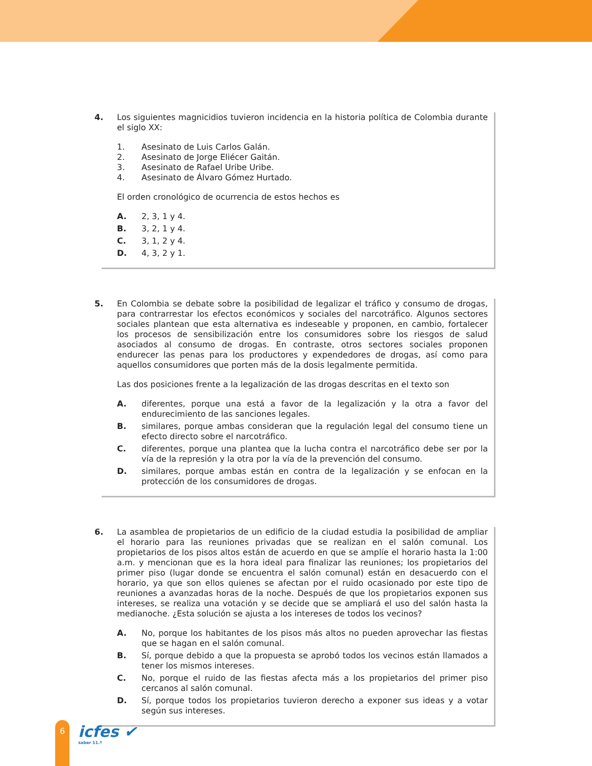4.
Los siguientes magnicidios tuvieron incidencia en la historia política de Colombia durante el siglo XX:
1. Asesinato de Luis Carlos Galán.
2. Asesinato de Jorge Eliécer Gaitán.
3. Asesinato de Rafael Uribe Uribe.
4. Asesinato de Álvaro Gómez Hurtado.
El orden cronológico de ocurrencia de estos hechos es
A. 2, 3, 1 y 4.
B. 3, 2, 1 y 4.
C. 3, 1, 2 y 4.
D. 4, 3, 2 y 1.
5.
En Colombia se debate sobre la posibilidad de legalizar el tráfico y consumo de drogas, para contrarrestar los efectos económicos y sociales del narcotráfico. Algunos sectores sociales plantean que esta alternativa es indeseable y proponen, en cambio, fortalecer los procesos de sensibilización entre los consumidores sobre los riesgos de salud asociados al consumo de drogas. En contraste, otros sectores sociales proponen endurecer las penas para los productores y expendedores de drogas, así como para aquellos consumidores que porten más de la dosis legalmente permitida.
Las dos posiciones frente a la legalización de las drogas descritas en el texto son
A. diferentes, porque una está a favor de la legalización y la otra a favor del endurecimiento de las sanciones legales.
B. similares, porque ambas consideran que la regulación legal del consumo tiene un efecto directo sobre el narcotráfico.
C. diferentes, porque una plantea que la lucha contra el narcotráfico debe ser por la vía de la represión y la otra por la vía de la prevención del consumo.
D. similares, porque ambas están en contra de la legalización y se enfocan en la protección de los consumidores de drogas.
6.
La asamblea de propietarios de un edificio de la ciudad estudia la posibilidad de ampliar el horario para las reuniones privadas que se realizan en el salón comunal. Los propietarios de los pisos altos están de acuerdo en que se amplíe el horario hasta la 1:00 a.m. y mencionan que es la hora ideal para finalizar las reuniones; los propietarios del primer piso (lugar donde se encuentra el salón comunal) están en desacuerdo con el horario, ya que son ellos quienes se afectan por el ruido ocasionado por este tipo de reuniones a avanzadas horas de la noche. Después de que los propietarios exponen sus intereses, se realiza una votación y se decide que se ampliará el uso del salón hasta la medianoche. ¿Esta solución se ajusta a los intereses de todos los vecinos?
A. No, porque los habitantes de los pisos más altos no pueden aprovechar las fiestas que se hagan en el salón comunal.
B. Sí, porque debido a que la propuesta se aprobó todos los vecinos están llamados a tener los mismos intereses.
C. No, porque el ruido de las fiestas afecta más a los propietarios del primer piso cercanos al salón comunal.
D. Sí, porque todos los propietarios tuvieron derecho a exponer sus ideas y a votar según sus intereses.
6 icfes ✔
saber 11.º